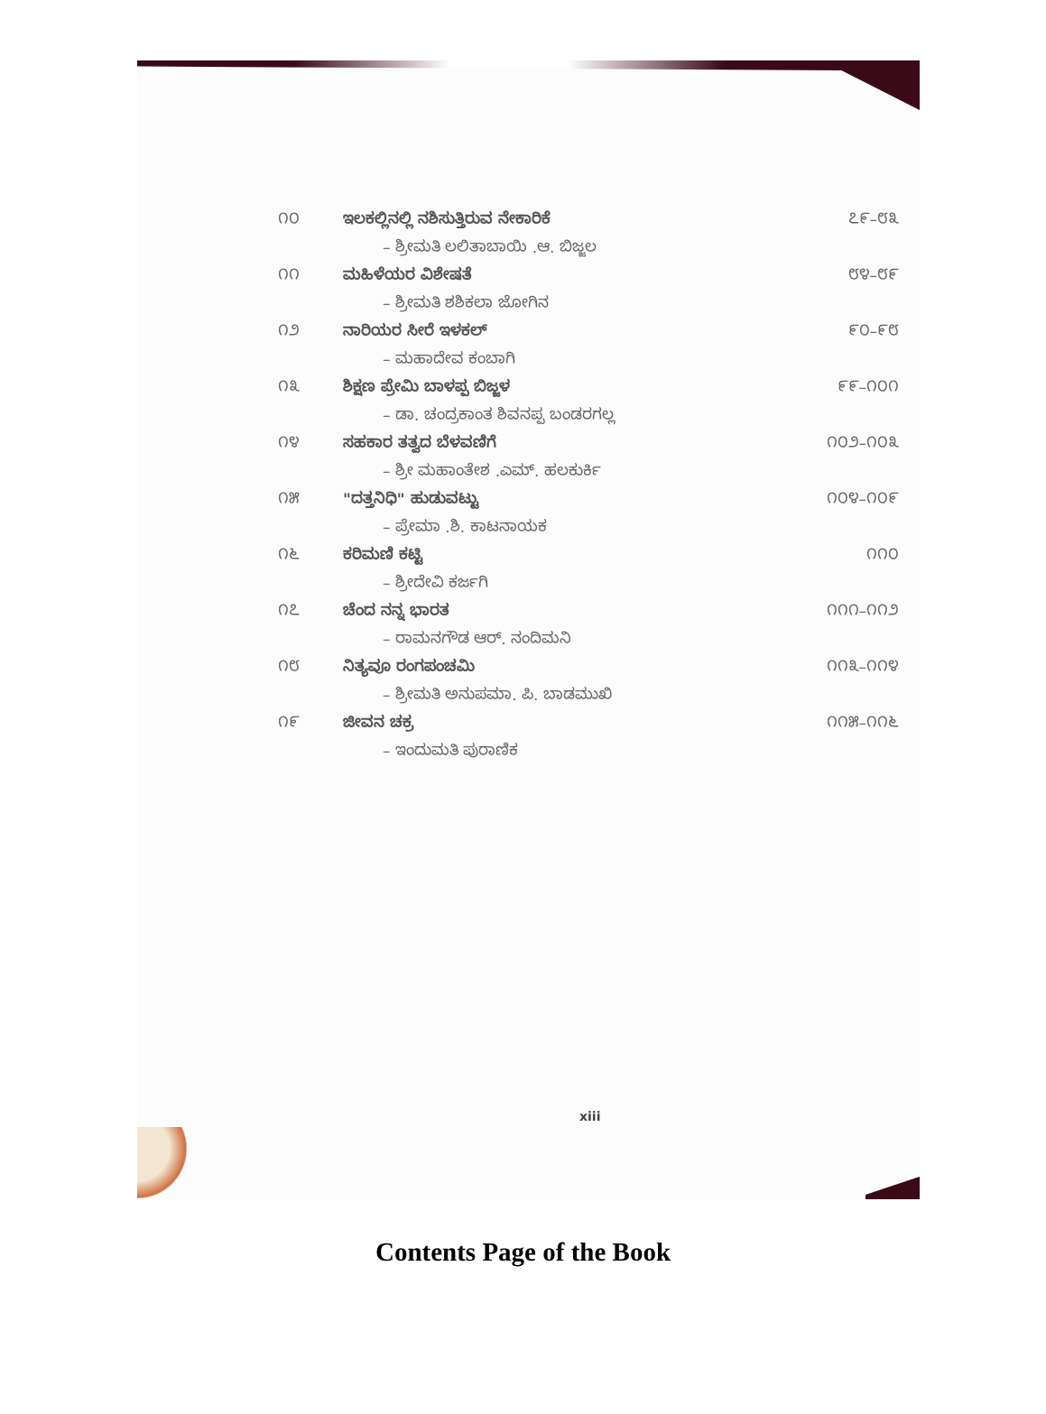| ೧೦ | ಇಲಕಲ್ಲಿನಲ್ಲಿ ನಶಿಸುತ್ತಿರುವ ನೇಕಾರಿಕೆ | ೭೯–೮೩ |
| | – ಶ್ರೀಮತಿ ಲಲಿತಾಬಾಯಿ .ಆ. ಬಿಜ್ಜಲ | |
| ೧೧ | ಮಹಿಳೆಯರ ವಿಶೇಷತೆ | ೮೪–೮೯ |
| | – ಶ್ರೀಮತಿ ಶಶಿಕಲಾ ಜೋಗಿನ | |
| ೧೨ | ನಾರಿಯರ ಸೀರೆ ಇಳಕಲ್ | ೯೦–೯೮ |
| | – ಮಹಾದೇವ ಕಂಬಾಗಿ | |
| ೧೩ | ಶಿಕ್ಷಣ ಪ್ರೇಮಿ ಬಾಳಪ್ಪ ಬಿಜ್ಜಳ | ೯೯–೧೦೧ |
| | – ಡಾ. ಚಂದ್ರಕಾಂತ ಶಿವನಪ್ಪ ಬಂಡರಗಲ್ಲ | |
| ೧೪ | ಸಹಕಾರ ತತ್ವದ ಬೆಳವಣಿಗೆ | ೧೦೨–೧೦೩ |
| | – ಶ್ರೀ ಮಹಾಂತೇಶ .ಎಮ್. ಹಲಕುರ್ಕಿ | |
| ೧೫ | "ದತ್ತನಿಧಿ" ಹುಡುವಟ್ಟು | ೧೦೪–೧೦೯ |
| | – ಪ್ರೇಮಾ .ಶಿ. ಕಾಟನಾಯಕ | |
| ೧೬ | ಕರಿಮಣಿ ಕಟ್ಟಿ | ೧೧೦ |
| | – ಶ್ರೀದೇವಿ ಕರ್ಜಗಿ | |
| ೧೭ | ಚೆಂದ ನನ್ನ ಭಾರತ | ೧೧೧–೧೧೨ |
| | – ರಾಮನಗೌಡ ಆರ್. ನಂದಿಮನಿ | |
| ೧೮ | ನಿತ್ಯವೂ ರಂಗಪಂಚಮಿ | ೧೧೩–೧೧೪ |
| | – ಶ್ರೀಮತಿ ಅನುಪಮಾ. ಪಿ. ಬಾಡಮುಖಿ | |
| ೧೯ | ಜೀವನ ಚಕ್ರ | ೧೧೫–೧೧೬ |
| | – ಇಂದುಮತಿ ಪುರಾಣಿಕ | |
xiii
Contents Page of the Book